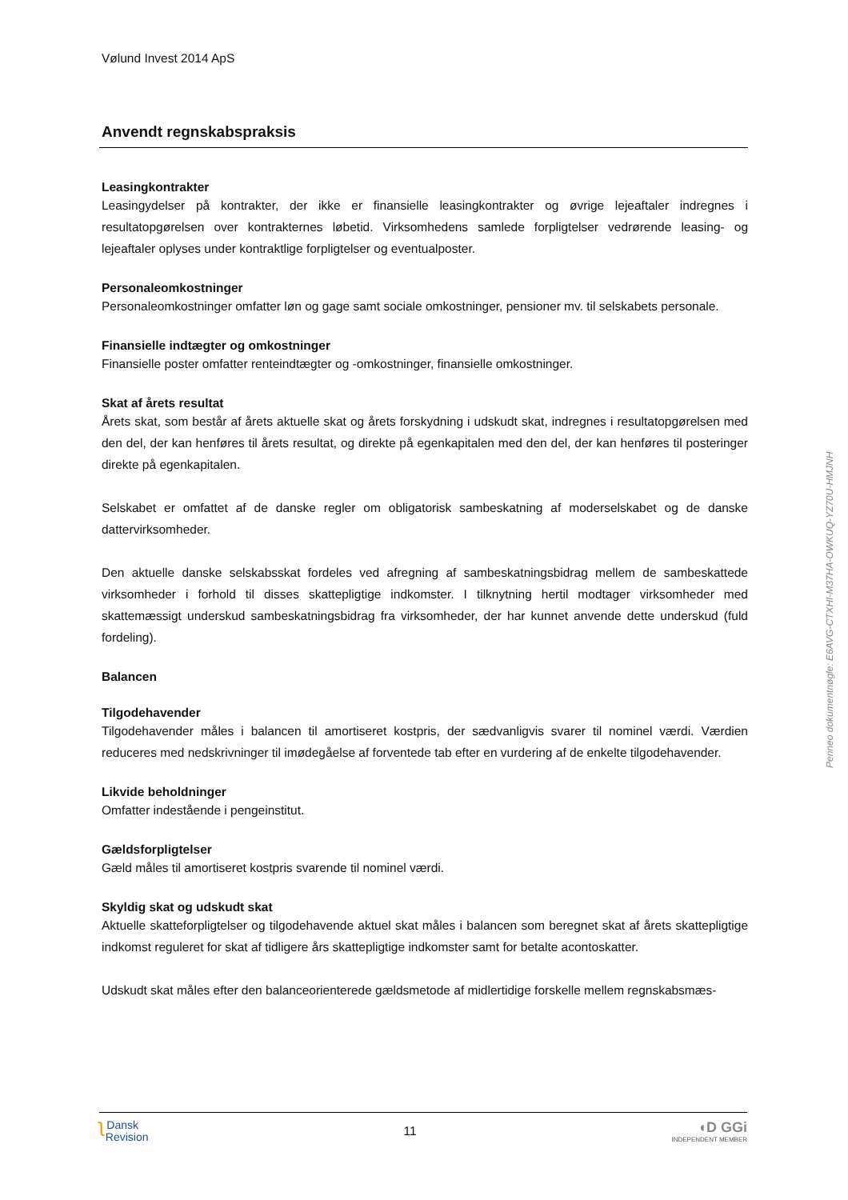Vølund Invest 2014 ApS
Anvendt regnskabspraksis
Leasingkontrakter
Leasingydelser på kontrakter, der ikke er finansielle leasingkontrakter og øvrige lejeaftaler indregnes i resultatopgørelsen over kontrakternes løbetid. Virksomhedens samlede forpligtelser vedrørende leasing- og lejeaftaler oplyses under kontraktlige forpligtelser og eventualposter.
Personaleomkostninger
Personaleomkostninger omfatter løn og gage samt sociale omkostninger, pensioner mv. til selskabets personale.
Finansielle indtægter og omkostninger
Finansielle poster omfatter renteindtægter og -omkostninger, finansielle omkostninger.
Skat af årets resultat
Årets skat, som består af årets aktuelle skat og årets forskydning i udskudt skat, indregnes i resultatopgørelsen med den del, der kan henføres til årets resultat, og direkte på egenkapitalen med den del, der kan henføres til posteringer direkte på egenkapitalen.
Selskabet er omfattet af de danske regler om obligatorisk sambeskatning af moderselskabet og de danske dattervirksomheder.
Den aktuelle danske selskabsskat fordeles ved afregning af sambeskatningsbidrag mellem de sambeskattede virksomheder i forhold til disses skattepligtige indkomster. I tilknytning hertil modtager virksomheder med skattemæssigt underskud sambeskatningsbidrag fra virksomheder, der har kunnet anvende dette underskud (fuld fordeling).
Balancen
Tilgodehavender
Tilgodehavender måles i balancen til amortiseret kostpris, der sædvanligvis svarer til nominel værdi. Værdien reduceres med nedskrivninger til imødegåelse af forventede tab efter en vurdering af de enkelte tilgodehavender.
Likvide beholdninger
Omfatter indestående i pengeinstitut.
Gældsforpligtelser
Gæld måles til amortiseret kostpris svarende til nominel værdi.
Skyldig skat og udskudt skat
Aktuelle skatteforpligtelser og tilgodehavende aktuel skat måles i balancen som beregnet skat af årets skattepligtige indkomst reguleret for skat af tidligere års skattepligtige indkomster samt for betalte acontoskatter.
Udskudt skat måles efter den balanceorienterede gældsmetode af midlertidige forskelle mellem regnskabsmæs-
Penneo dokumentnøgle: E6AVG-CTXHI-M37HA-OWKUQ-YZ70U-HMJNH
ʅ Dansk
Revision
11
◖D GGi
INDEPENDENT MEMBER